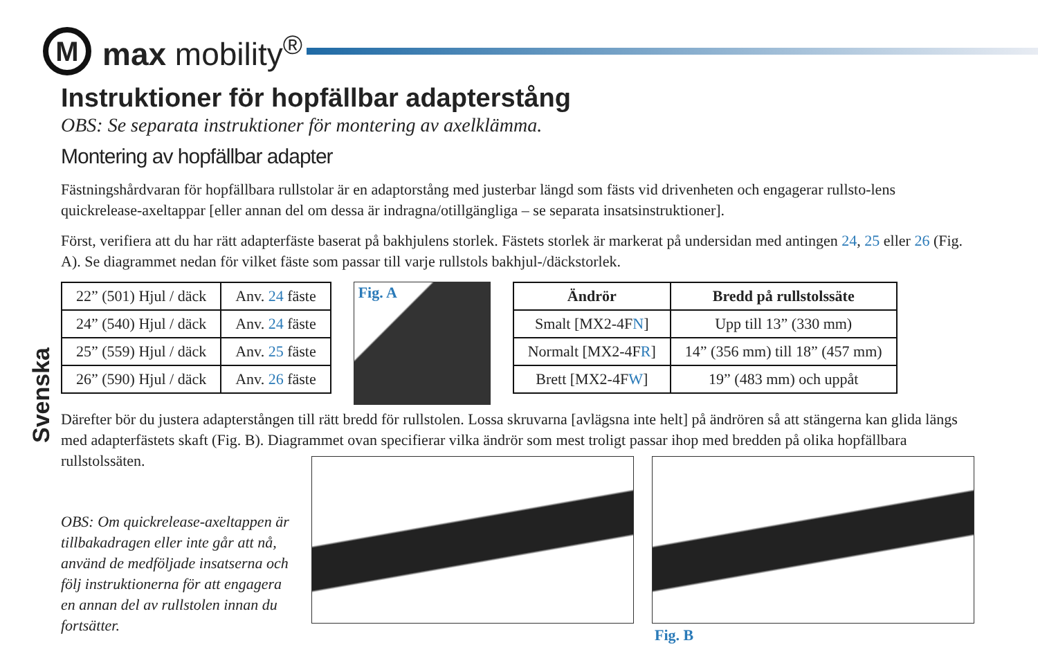M
max mobility<sup>®</sup>
Svenska
Instruktioner för hopfällbar adapterstång
OBS: Se separata instruktioner för montering av axelklämma.
Montering av hopfällbar adapter
Fästningshårdvaran för hopfällbara rullstolar är en adaptorstång med justerbar längd som fästs vid drivenheten och engagerar rullsto-lens quickrelease-axeltappar [eller annan del om dessa är indragna/otillgängliga – se separata insatsinstruktioner].
Först, verifiera att du har rätt adapterfäste baserat på bakhjulens storlek. Fästets storlek är markerat på undersidan med antingen 24, 25 eller 26 (Fig. A). Se diagrammet nedan för vilket fäste som passar till varje rullstols bakhjul-/däckstorlek.
| 22” (501) Hjul / däck | Anv. 24 fäste |
| 24” (540) Hjul / däck | Anv. 24 fäste |
| 25” (559) Hjul / däck | Anv. 25 fäste |
| 26” (590) Hjul / däck | Anv. 26 fäste |
Fig. A
| Ändrör | Bredd på rullstolssäte |
| --- | --- |
| Smalt [MX2-4F N ] | Upp till 13” (330 mm) |
| Normalt [MX2-4F R ] | 14” (356 mm) till 18” (457 mm) |
| Brett [MX2-4F W ] | 19” (483 mm) och uppåt |
Därefter bör du justera adapterstången till rätt bredd för rullstolen. Lossa skruvarna [avlägsna inte helt] på ändrören så att stängerna kan glida längs med adapterfästets skaft (Fig. B). Diagrammet ovan specifierar vilka ändrör som mest troligt passar ihop med bredden på olika hopfällbara rullstolssäten.
OBS: Om quickrelease-axeltappen är tillbakadragen eller inte går att nå, använd de medföljade insatserna och följ instruktionerna för att engagera en annan del av rullstolen innan du fortsätter.
Fig. B